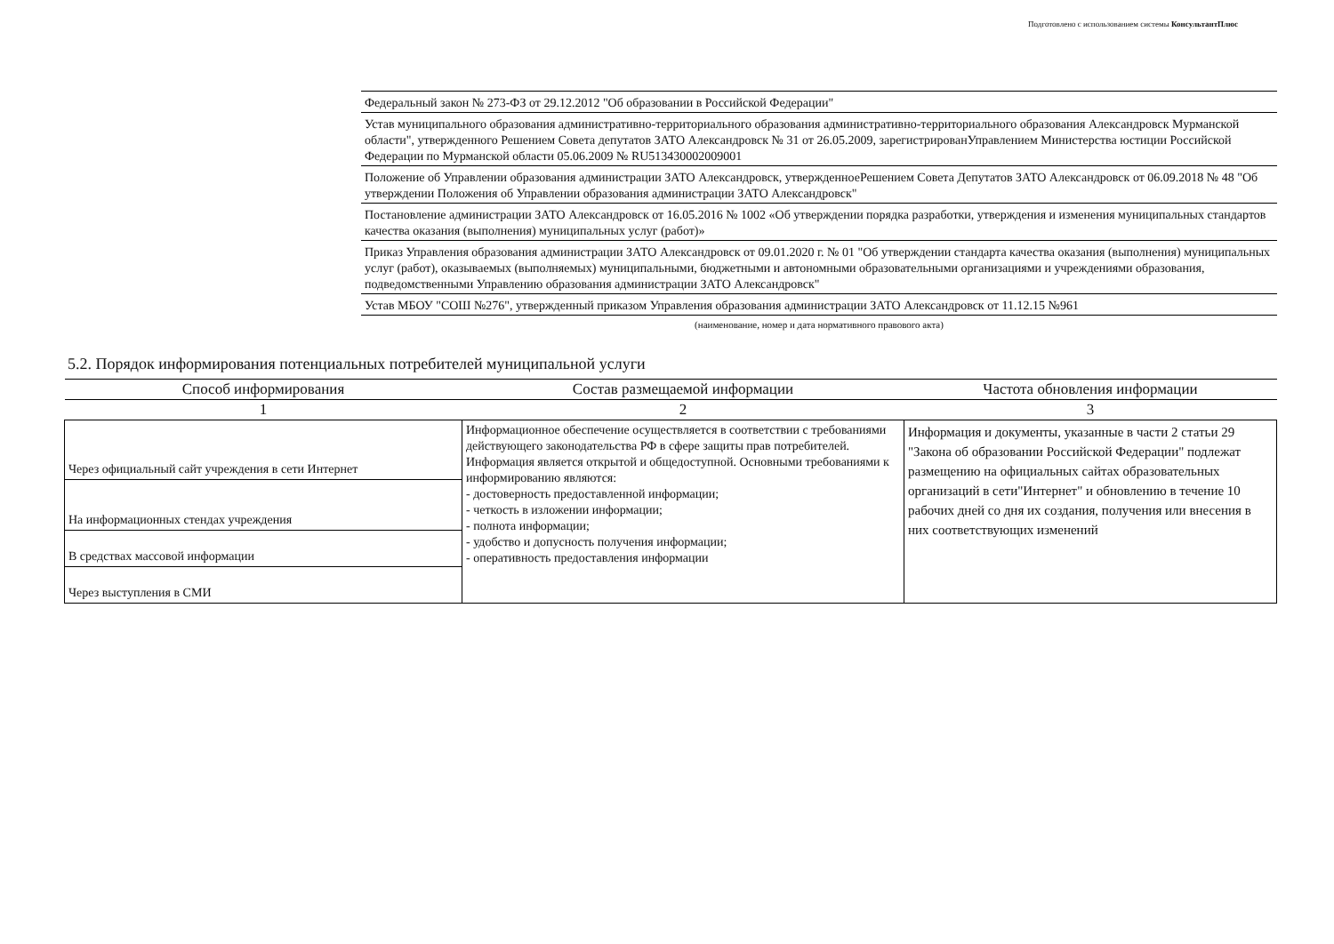Подготовлено с использованием системы КонсультантПлюс
Федеральный закон № 273-ФЗ от 29.12.2012 "Об образовании в Российской Федерации"
Устав муниципального образования административно-территориального образования административно-территориального образования Александровск Мурманской области", утвержденного Решением Совета депутатов ЗАТО Александровск № 31 от 26.05.2009, зарегистрированУправлением Министерства юстиции Российской Федерации по Мурманской области 05.06.2009 № RU513430002009001
Положение об Управлении образования администрации ЗАТО Александровск, утвержденноеРешением Совета Депутатов ЗАТО Александровск от 06.09.2018 № 48 "Об утверждении Положения об Управлении образования администрации ЗАТО Александровск"
Постановление администрации ЗАТО Александровск от 16.05.2016 № 1002 «Об утверждении порядка разработки, утверждения и изменения муниципальных стандартов качества оказания (выполнения) муниципальных услуг (работ)»
Приказ Управления образования администрации ЗАТО Александровск от 09.01.2020 г. № 01 "Об утверждении стандарта качества оказания (выполнения) муниципальных услуг (работ), оказываемых (выполняемых) муниципальными, бюджетными и автономными образовательными организациями и учреждениями образования, подведомственными Управлению образования администрации ЗАТО Александровск"
Устав МБОУ "СОШ №276", утвержденный приказом Управления образования администрации ЗАТО Александровск от 11.12.15 №961
(наименование, номер и дата нормативного правового акта)
5.2. Порядок информирования потенциальных потребителей муниципальной услуги
| Способ информирования | Состав размещаемой информации | Частота обновления информации |
| --- | --- | --- |
| 1 | 2 | 3 |
| Через официальный сайт учреждения в сети Интернет | Информационное обеспечение осуществляется в соответствии с требованиями действующего законодательства РФ в сфере защиты прав потребителей. Информация является открытой и общедоступной. Основными требованиями к информированию являются: - достоверность предоставленной информации; - четкость в изложении информации; - полнота информации; - удобство и допусность получения информации; - оперативность предоставления информации | Информация и документы, указанные в части 2 статьи 29 "Закона об образовании Российской Федерации" подлежат размещению на официальных сайтах образовательных организаций в сети"Интернет" и обновлению в течение 10 рабочих дней со дня их создания, получения или внесения в них соответствующих изменений |
| На информационных стендах учреждения | | |
| В средствах массовой информации | | |
| Через выступления в СМИ | | |